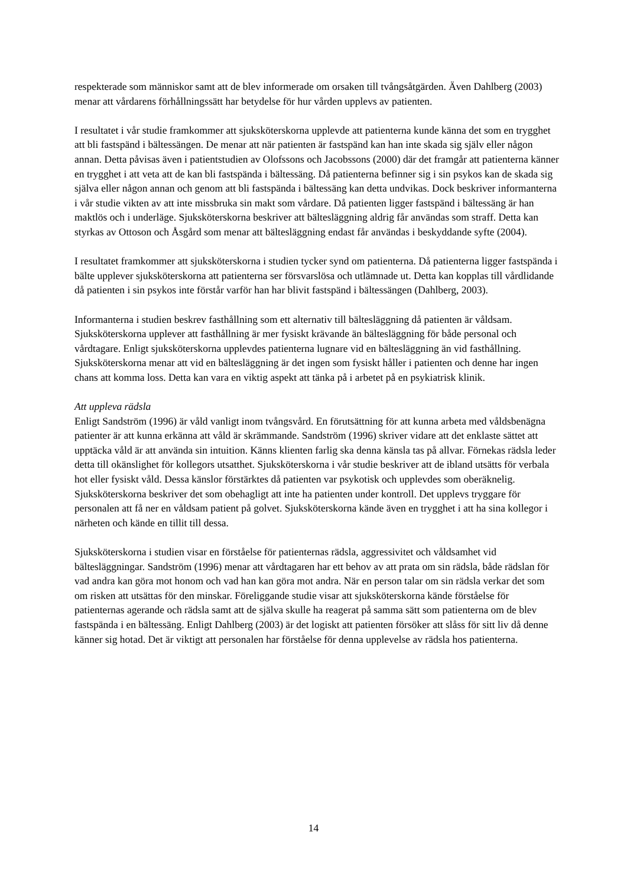respekterade som människor samt att de blev informerade om orsaken till tvångsåtgärden. Även Dahlberg (2003) menar att vårdarens förhållningssätt har betydelse för hur vården upplevs av patienten.
I resultatet i vår studie framkommer att sjuksköterskorna upplevde att patienterna kunde känna det som en trygghet att bli fastspänd i bältessängen. De menar att när patienten är fastspänd kan han inte skada sig själv eller någon annan. Detta påvisas även i patientstudien av Olofssons och Jacobssons (2000) där det framgår att patienterna känner en trygghet i att veta att de kan bli fastspända i bältessäng. Då patienterna befinner sig i sin psykos kan de skada sig själva eller någon annan och genom att bli fastspända i bältessäng kan detta undvikas. Dock beskriver informanterna i vår studie vikten av att inte missbruka sin makt som vårdare. Då patienten ligger fastspänd i bältessäng är han maktlös och i underläge. Sjuksköterskorna beskriver att bältesläggning aldrig får användas som straff. Detta kan styrkas av Ottoson och Åsgård som menar att bältesläggning endast får användas i beskyddande syfte (2004).
I resultatet framkommer att sjuksköterskorna i studien tycker synd om patienterna. Då patienterna ligger fastspända i bälte upplever sjuksköterskorna att patienterna ser försvarslösa och utlämnade ut. Detta kan kopplas till vårdlidande då patienten i sin psykos inte förstår varför han har blivit fastspänd i bältessängen (Dahlberg, 2003).
Informanterna i studien beskrev fasthållning som ett alternativ till bältesläggning då patienten är våldsam. Sjuksköterskorna upplever att fasthållning är mer fysiskt krävande än bältesläggning för både personal och vårdtagare. Enligt sjuksköterskorna upplevdes patienterna lugnare vid en bältesläggning än vid fasthållning. Sjuksköterskorna menar att vid en bältesläggning är det ingen som fysiskt håller i patienten och denne har ingen chans att komma loss. Detta kan vara en viktig aspekt att tänka på i arbetet på en psykiatrisk klinik.
Att uppleva rädsla
Enligt Sandström (1996) är våld vanligt inom tvångsvård. En förutsättning för att kunna arbeta med våldsbenägna patienter är att kunna erkänna att våld är skrämmande. Sandström (1996) skriver vidare att det enklaste sättet att upptäcka våld är att använda sin intuition. Känns klienten farlig ska denna känsla tas på allvar. Förnekas rädsla leder detta till okänslighet för kollegors utsatthet. Sjuksköterskorna i vår studie beskriver att de ibland utsätts för verbala hot eller fysiskt våld. Dessa känslor förstärktes då patienten var psykotisk och upplevdes som oberäknelig. Sjuksköterskorna beskriver det som obehagligt att inte ha patienten under kontroll. Det upplevs tryggare för personalen att få ner en våldsam patient på golvet. Sjuksköterskorna kände även en trygghet i att ha sina kollegor i närheten och kände en tillit till dessa.
Sjuksköterskorna i studien visar en förståelse för patienternas rädsla, aggressivitet och våldsamhet vid bältesläggningar. Sandström (1996) menar att vårdtagaren har ett behov av att prata om sin rädsla, både rädslan för vad andra kan göra mot honom och vad han kan göra mot andra. När en person talar om sin rädsla verkar det som om risken att utsättas för den minskar. Föreliggande studie visar att sjuksköterskorna kände förståelse för patienternas agerande och rädsla samt att de själva skulle ha reagerat på samma sätt som patienterna om de blev fastspända i en bältessäng. Enligt Dahlberg (2003) är det logiskt att patienten försöker att slåss för sitt liv då denne känner sig hotad. Det är viktigt att personalen har förståelse för denna upplevelse av rädsla hos patienterna.
14